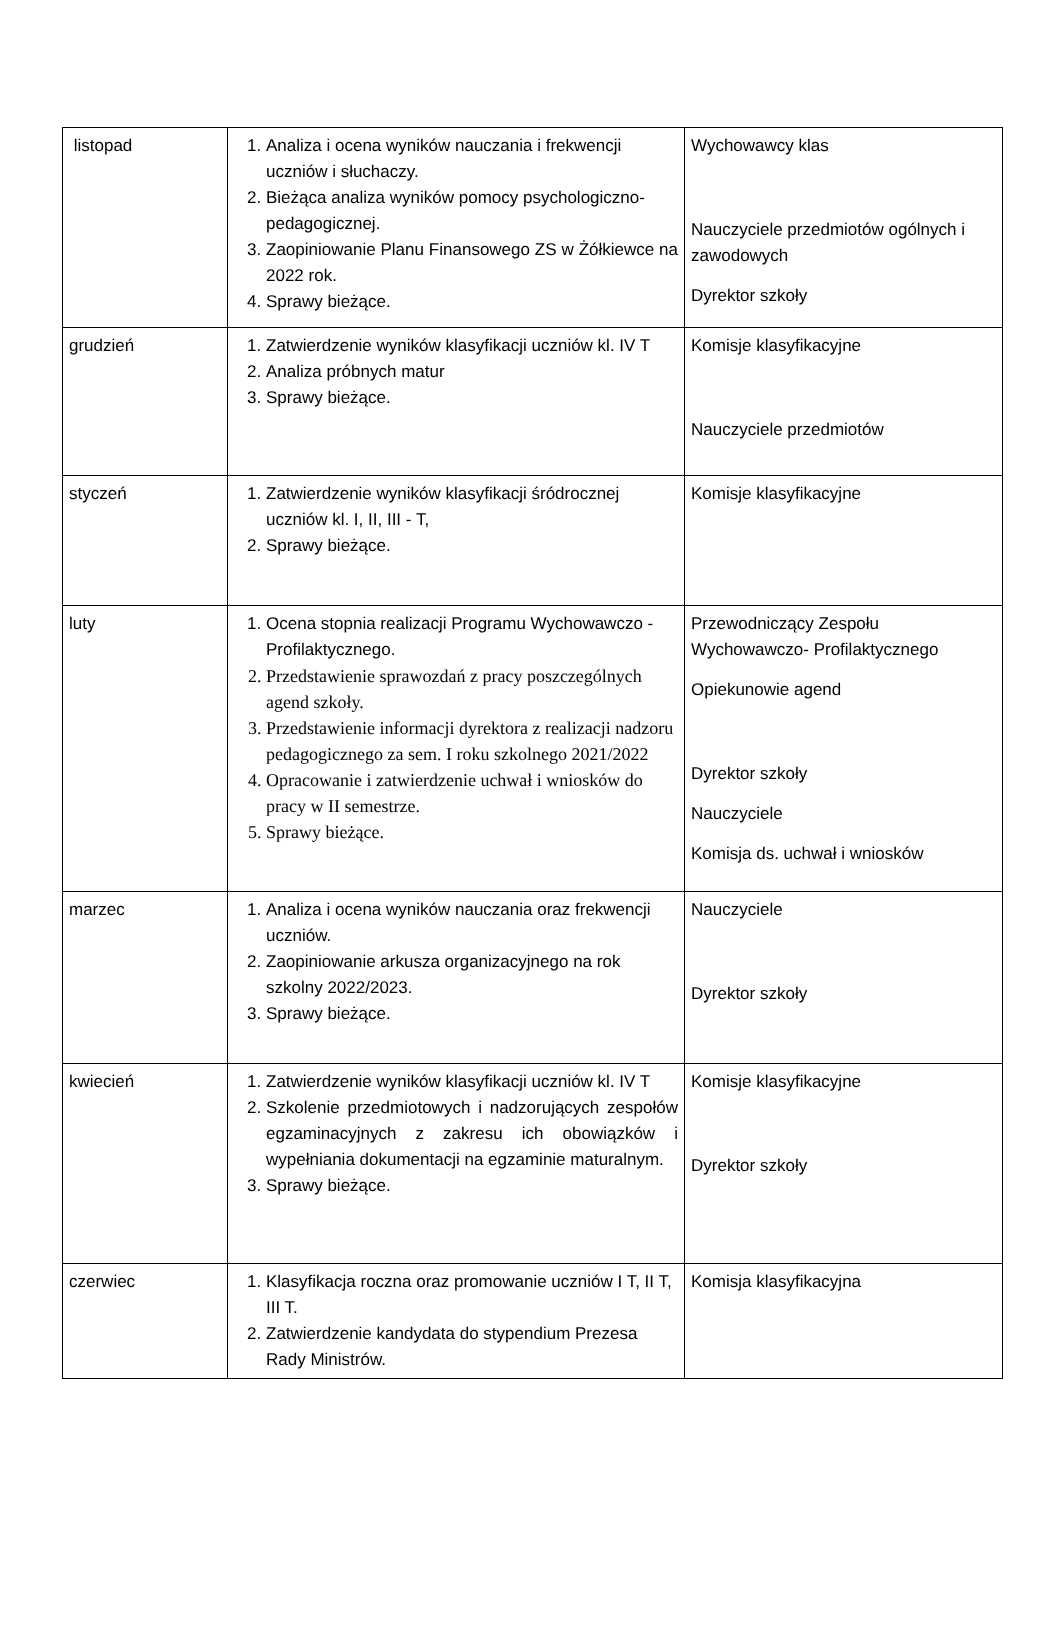| listopad | 1. Analiza i ocena wyników nauczania i frekwencji uczniów i słuchaczy. 2. Bieżąca analiza wyników pomocy psychologiczno-pedagogicznej. 3. Zaopiniowanie Planu Finansowego ZS w Żółkiewce na 2022 rok. 4. Sprawy bieżące. | Wychowawcy klas Nauczyciele przedmiotów ogólnych i zawodowych Dyrektor szkoły |
| grudzień | 1. Zatwierdzenie wyników klasyfikacji uczniów kl. IV T 2. Analiza próbnych matur 3. Sprawy bieżące. | Komisje klasyfikacyjne Nauczyciele przedmiotów |
| styczeń | 1. Zatwierdzenie wyników klasyfikacji śródrocznej uczniów kl. I, II, III - T, 2. Sprawy bieżące. | Komisje klasyfikacyjne |
| luty | 1. Ocena stopnia realizacji Programu Wychowawczo -Profilaktycznego. 2. Przedstawienie sprawozdań z pracy poszczególnych agend szkoły. 3. Przedstawienie informacji dyrektora z realizacji nadzoru pedagogicznego za sem. I roku szkolnego 2021/2022 4. Opracowanie i zatwierdzenie uchwał i wniosków do pracy w II semestrze. 5. Sprawy bieżące. | Przewodniczący Zespołu Wychowawczo- Profilaktycznego Opiekunowie agend Dyrektor szkoły Nauczyciele Komisja ds. uchwał i wniosków |
| marzec | 1. Analiza i ocena wyników nauczania oraz frekwencji uczniów. 2. Zaopiniowanie arkusza organizacyjnego na rok szkolny 2022/2023. 3. Sprawy bieżące. | Nauczyciele Dyrektor szkoły |
| kwiecień | 1. Zatwierdzenie wyników klasyfikacji uczniów kl. IV T 2. Szkolenie przedmiotowych i nadzorujących zespołów egzaminacyjnych z zakresu ich obowiązków i wypełniania dokumentacji na egzaminie maturalnym. 3. Sprawy bieżące. | Komisje klasyfikacyjne Dyrektor szkoły |
| czerwiec | 1. Klasyfikacja roczna oraz promowanie uczniów I T, II T, III T. 2. Zatwierdzenie kandydata do stypendium Prezesa Rady Ministrów. | Komisja klasyfikacyjna |